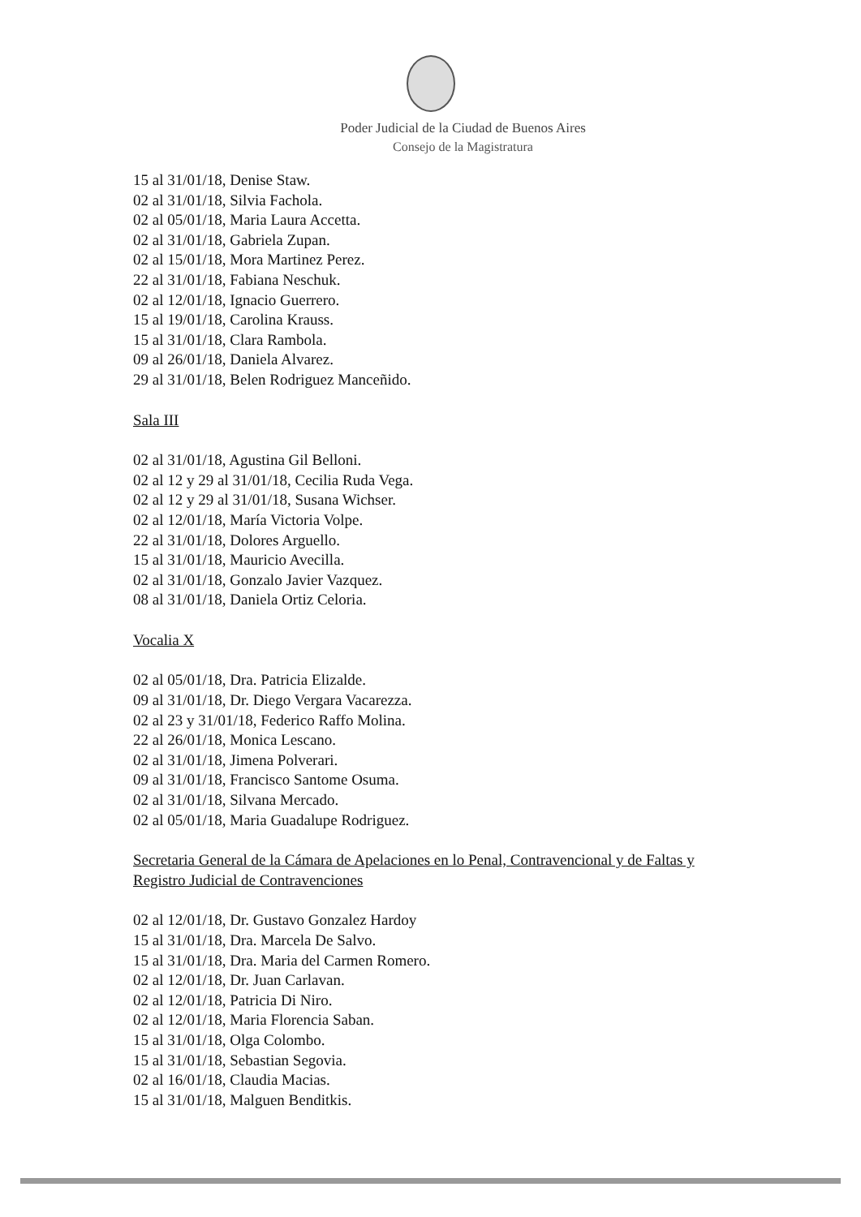Poder Judicial de la Ciudad de Buenos Aires
Consejo de la Magistratura
15 al 31/01/18, Denise Staw.
02 al 31/01/18, Silvia Fachola.
02 al 05/01/18, Maria Laura Accetta.
02 al 31/01/18, Gabriela Zupan.
02 al 15/01/18, Mora Martinez Perez.
22 al 31/01/18, Fabiana Neschuk.
02 al 12/01/18, Ignacio Guerrero.
15 al 19/01/18, Carolina Krauss.
15 al 31/01/18, Clara Rambola.
09 al 26/01/18, Daniela Alvarez.
29 al 31/01/18, Belen Rodriguez Manceñido.
Sala III
02 al 31/01/18, Agustina Gil Belloni.
02 al 12 y 29 al 31/01/18, Cecilia Ruda Vega.
02 al 12 y 29 al 31/01/18, Susana Wichser.
02 al 12/01/18, María Victoria Volpe.
22 al 31/01/18, Dolores Arguello.
15 al 31/01/18, Mauricio Avecilla.
02 al 31/01/18, Gonzalo Javier Vazquez.
08 al 31/01/18, Daniela Ortiz Celoria.
Vocalia X
02 al 05/01/18, Dra. Patricia Elizalde.
09 al 31/01/18, Dr. Diego Vergara Vacarezza.
02 al 23 y 31/01/18, Federico Raffo Molina.
22 al 26/01/18, Monica Lescano.
02 al 31/01/18, Jimena Polverari.
09 al 31/01/18, Francisco Santome Osuma.
02 al 31/01/18, Silvana Mercado.
02 al 05/01/18, Maria Guadalupe Rodriguez.
Secretaria General de la Cámara de Apelaciones en lo Penal, Contravencional y de Faltas y Registro Judicial de Contravenciones
02 al 12/01/18, Dr. Gustavo Gonzalez Hardoy
15 al 31/01/18, Dra. Marcela De Salvo.
15 al 31/01/18, Dra. Maria del Carmen Romero.
02 al 12/01/18, Dr. Juan Carlavan.
02 al 12/01/18, Patricia Di Niro.
02 al 12/01/18, Maria Florencia Saban.
15 al 31/01/18, Olga Colombo.
15 al 31/01/18, Sebastian Segovia.
02 al 16/01/18, Claudia Macias.
15 al 31/01/18, Malguen Benditkis.